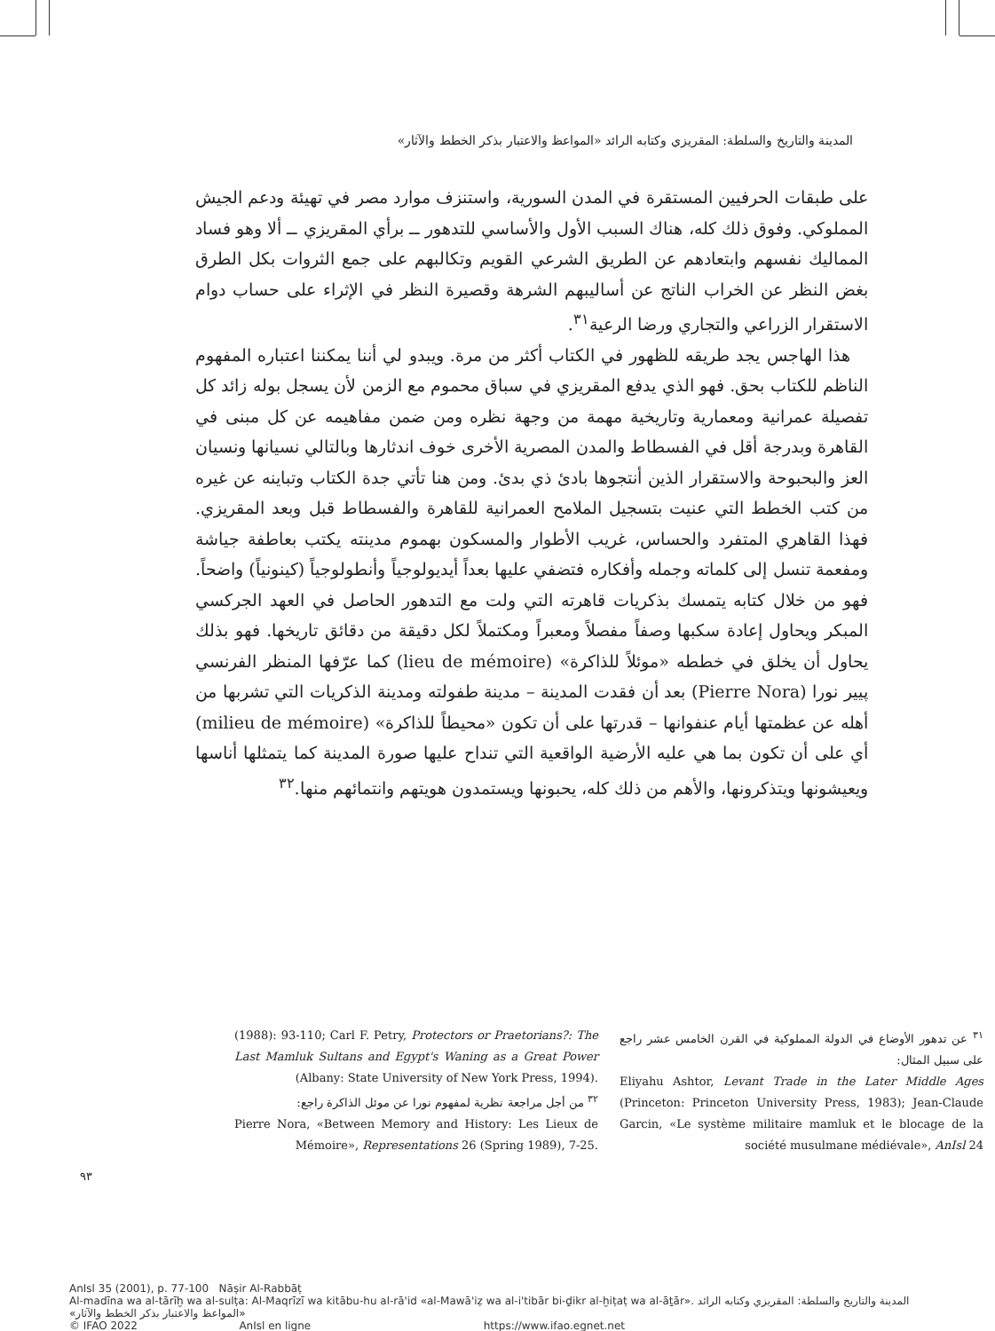المدينة والتاريخ والسلطة: المقريزي وكتابه الرائد «المواعظ والاعتبار بذكر الخطط والآثار»
على طبقات الحرفيين المستقرة في المدن السورية، واستنزف موارد مصر في تهيئة ودعم الجيش المملوكي. وفوق ذلك كله، هناك السبب الأول والأساسي للتدهور ــ برأي المقريزي ــ ألا وهو فساد المماليك نفسهم وابتعادهم عن الطريق الشرعي القويم وتكالبهم على جمع الثروات بكل الطرق بغض النظر عن الخراب الناتج عن أساليبهم الشرهة وقصيرة النظر في الإثراء على حساب دوام الاستقرار الزراعي والتجاري ورضا الرعية<sup>٣١</sup>.
هذا الهاجس يجد طريقه للظهور في الكتاب أكثر من مرة. ويبدو لي أننا يمكننا اعتباره المفهوم الناظم للكتاب بحق. فهو الذي يدفع المقريزي في سباق محموم مع الزمن لأن يسجل بوله زائد كل تفصيلة عمرانية ومعمارية وتاريخية مهمة من وجهة نظره ومن ضمن مفاهيمه عن كل مبنى في القاهرة وبدرجة أقل في الفسطاط والمدن المصرية الأخرى خوف اندثارها وبالتالي نسيانها ونسيان العز والبحبوحة والاستقرار الذين أنتجوها بادئ ذي بدئ. ومن هنا تأتي جدة الكتاب وتباينه عن غيره من كتب الخطط التي عنيت بتسجيل الملامح العمرانية للقاهرة والفسطاط قبل وبعد المقريزي. فهذا القاهري المتفرد والحساس، غريب الأطوار والمسكون بهموم مدينته يكتب بعاطفة جياشة ومفعمة تنسل إلى كلماته وجمله وأفكاره فتضفي عليها بعداً أيديولوجياً وأنطولوجياً (كينونياً) واضحاً. فهو من خلال كتابه يتمسك بذكريات قاهرته التي ولت مع التدهور الحاصل في العهد الجركسي المبكر ويحاول إعادة سكبها وصفاً مفصلاً ومعبراً ومكتملاً لكل دقيقة من دقائق تاريخها. فهو بذلك يحاول أن يخلق في خططه «موئلاً للذاكرة» (lieu de mémoire) كما عرّفها المنظر الفرنسي پيير نورا (Pierre Nora) بعد أن فقدت المدينة – مدينة طفولته ومدينة الذكريات التي تشربها من أهله عن عظمتها أيام عنفوانها – قدرتها على أن تكون «محيطاً للذاكرة» (milieu de mémoire) أي على أن تكون بما هي عليه الأرضية الواقعية التي تنداح عليها صورة المدينة كما يتمثلها أناسها ويعيشونها ويتذكرونها، والأهم من ذلك كله، يحبونها ويستمدون هويتهم وانتمائهم منها.<sup>٣٢</sup>
<sup>٣١</sup> عن تدهور الأوضاع في الدولة المملوكية في القرن الخامس عشر راجع على سبيل المثال:
Eliyahu Ashtor, Levant Trade in the Later Middle Ages (Princeton: Princeton University Press, 1983); Jean-Claude Garcin, «Le système militaire mamluk et le blocage de la société musulmane médiévale», AnIsl 24
(1988): 93-110; Carl F. Petry, Protectors or Praetorians?: The Last Mamluk Sultans and Egypt's Waning as a Great Power (Albany: State University of New York Press, 1994).
<sup>٣٢</sup> من أجل مراجعة نظرية لمفهوم نورا عن موئل الذاكرة راجع:
Pierre Nora, «Between Memory and History: Les Lieux de Mémoire», Representations 26 (Spring 1989), 7-25.
٩٣
AnIsl 35 (2001), p. 77-100 Nāṣir Al-Rabbāṭ
Al-madīna wa al-tārīḫ wa al-sulṭa: Al-Maqrīzī wa kitābu-hu al-rā'id «al-Mawā'iẓ wa al-i'tibār bi-ḏikr al-ḫiṭaṭ wa al-āṯār». المدينة والتاريخ والسلطة: المقريزي وكتابه الرائد «المواعظ والاعتبار بذكر الخطط والآثار»
© IFAO 2022 AnIsl en ligne https://www.ifao.egnet.net